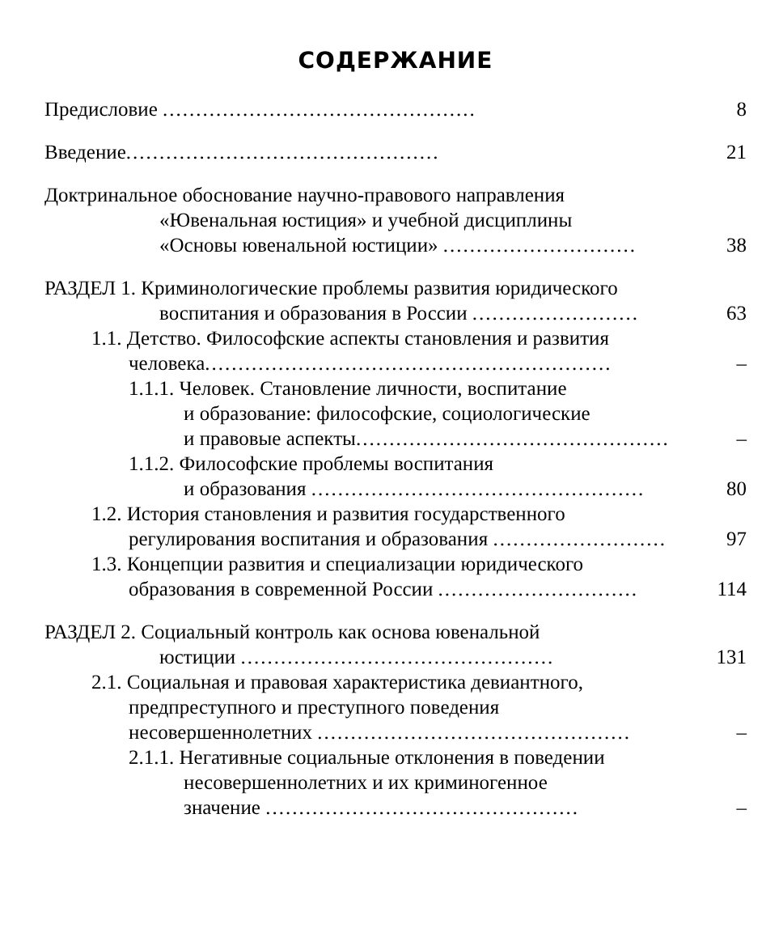СОДЕРЖАНИЕ
Предисловие ............................................... 8
Введение............................................... 21
Доктринальное обоснование научно-правового направления
«Ювенальная юстиция» и учебной дисциплины
«Основы ювенальной юстиции» ............................. 38
РАЗДЕЛ 1. Криминологические проблемы развития юридического
воспитания и образования в России ......................... 63
1.1. Детство. Философские аспекты становления и развития
человека............................................................. –
1.1.1. Человек. Становление личности, воспитание
и образование: философские, социологические
и правовые аспекты............................................... –
1.1.2. Философские проблемы воспитания
и образования .................................................. 80
1.2. История становления и развития государственного
регулирования воспитания и образования .......................... 97
1.3. Концепции развития и специализации юридического
образования в современной России .............................. 114
РАЗДЕЛ 2. Социальный контроль как основа ювенальной
юстиции ............................................... 131
2.1. Социальная и правовая характеристика девиантного,
предпреступного и преступного поведения
несовершеннолетних ............................................... –
2.1.1. Негативные социальные отклонения в поведении
несовершеннолетних и их криминогенное
значение ............................................... –